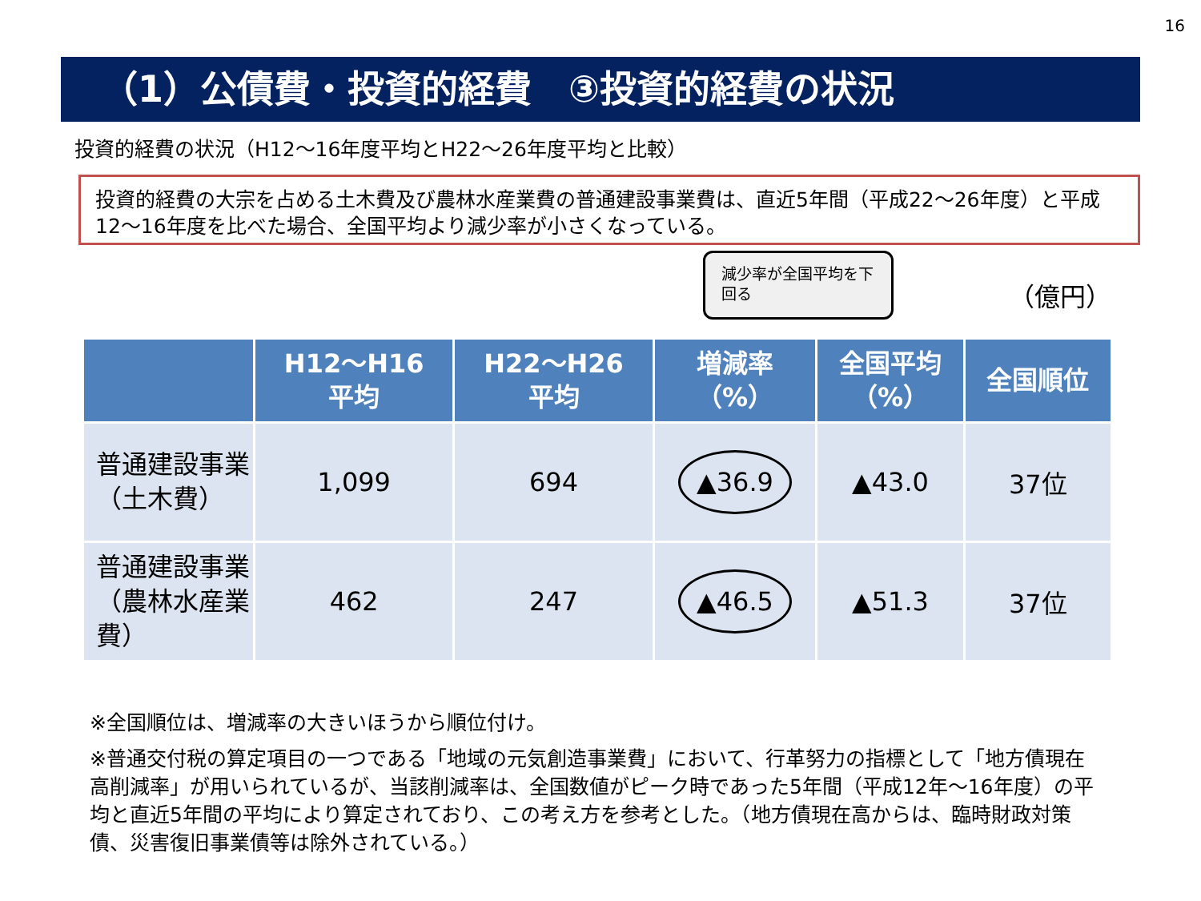16
（1）公債費・投資的経費　③投資的経費の状況
投資的経費の状況（H12～16年度平均とH22～26年度平均と比較）
投資的経費の大宗を占める土木費及び農林水産業費の普通建設事業費は、直近5年間（平成22～26年度）と平成12～16年度を比べた場合、全国平均より減少率が小さくなっている。
減少率が全国平均を下回る
（億円）
| | H12～H16 平均 | H22～H26 平均 | 増減率 （%） | 全国平均 （%） | 全国順位 |
| --- | --- | --- | --- | --- | --- |
| 普通建設事業（土木費） | 1,099 | 694 | ▲36.9 | ▲43.0 | 37位 |
| 普通建設事業（農林水産業費） | 462 | 247 | ▲46.5 | ▲51.3 | 37位 |
※全国順位は、増減率の大きいほうから順位付け。
※普通交付税の算定項目の一つである「地域の元気創造事業費」において、行革努力の指標として「地方債現在高削減率」が用いられているが、当該削減率は、全国数値がピーク時であった5年間（平成12年～16年度）の平均と直近5年間の平均により算定されており、この考え方を参考とした。（地方債現在高からは、臨時財政対策債、災害復旧事業債等は除外されている。）